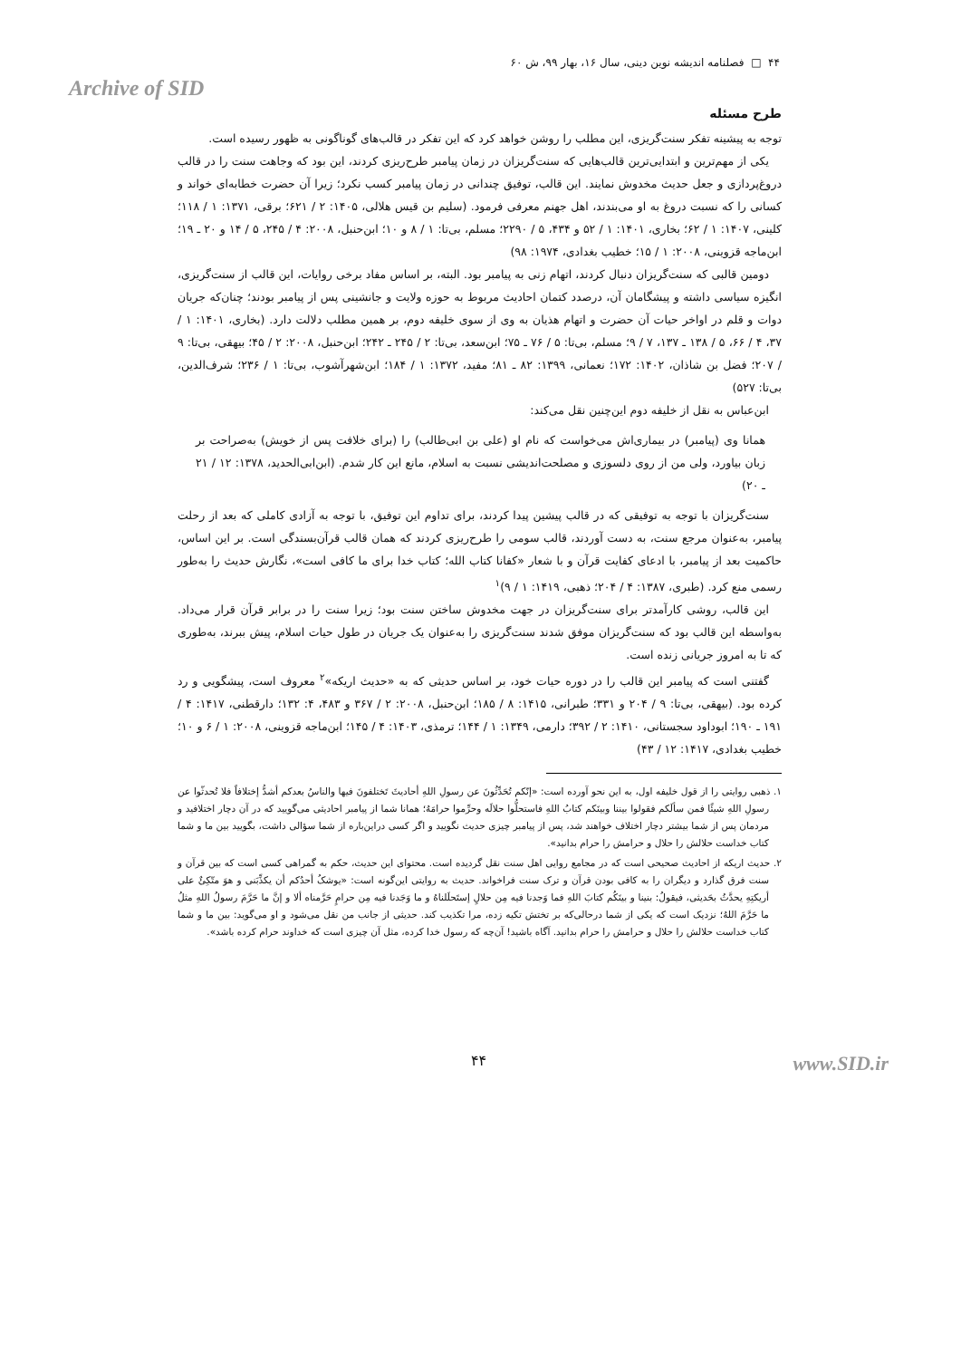۴۴ □ فصلنامه اندیشه نوین دینی، سال ۱۶، بهار ۹۹، ش ۶۰
Archive of SID
طرح مسئله
توجه به پیشینه تفکر سنت‌گریزی، این مطلب را روشن خواهد کرد که این تفکر در قالب‌های گوناگونی به ظهور رسیده است.
یکی از مهم‌ترین و ابتدایی‌ترین قالب‌هایی که سنت‌گریزان در زمان پیامبر طرح‌ریزی کردند، این بود که وجاهت سنت را در قالب دروغ‌پردازی و جعل حدیث مخدوش نمایند. این قالب، توفیق چندانی در زمان پیامبر کسب نکرد؛ زیرا آن حضرت خطابه‌ای خواند و کسانی را که نسبت دروغ به او می‌بندند، اهل جهنم معرفی فرمود. (سلیم بن قیس هلالی، ۱۴۰۵: ۲ / ۶۲۱؛ برقی، ۱۳۷۱: ۱ / ۱۱۸؛ کلینی، ۱۴۰۷: ۱ / ۶۲؛ بخاری، ۱۴۰۱: ۱ / ۵۲ و ۴۳۴، ۵ / ۲۲۹۰؛ مسلم، بی‌تا: ۱ / ۸ و ۱۰؛ ابن‌حنبل، ۲۰۰۸: ۴ / ۲۴۵، ۵ / ۱۴ و ۲۰ ـ ۱۹؛ ابن‌ماجه قزوینی، ۲۰۰۸: ۱ / ۱۵؛ خطیب بغدادی، ۱۹۷۴: ۹۸)
دومین قالبی که سنت‌گریزان دنبال کردند، اتهام زنی به پیامبر بود. البته، بر اساس مفاد برخی روایات، این قالب از سنت‌گریزی، انگیزه سیاسی داشته و پیشگامان آن، درصدد کتمان احادیث مربوط به حوزه ولایت و جانشینی پس از پیامبر بودند؛ چنان‌که جریان دوات و قلم در اواخر حیات آن حضرت و اتهام هذیان به وی از سوی خلیفه دوم، بر همین مطلب دلالت دارد. (بخاری، ۱۴۰۱: ۱ / ۳۷، ۴ / ۶۶، ۵ / ۱۳۸ ـ ۱۳۷، ۷ / ۹؛ مسلم، بی‌تا: ۵ / ۷۶ ـ ۷۵؛ ابن‌سعد، بی‌تا: ۲ / ۲۴۵ ـ ۲۴۲؛ ابن‌حنبل، ۲۰۰۸: ۲ / ۴۵؛ بیهقی، بی‌تا: ۹ / ۲۰۷؛ فضل بن شاذان، ۱۴۰۲: ۱۷۲؛ نعمانی، ۱۳۹۹: ۸۲ ـ ۸۱؛ مفید، ۱۳۷۲: ۱ / ۱۸۴؛ ابن‌شهرآشوب، بی‌تا: ۱ / ۲۳۶؛ شرف‌الدین، بی‌تا: ۵۲۷)
ابن‌عباس به نقل از خلیفه دوم این‌چنین نقل می‌کند:
همانا وی (پیامبر) در بیماری‌اش می‌خواست که نام او (علی بن ابی‌طالب) را (برای خلافت پس از خویش) به‌صراحت بر زبان بیاورد، ولی من از روی دلسوزی و مصلحت‌اندیشی نسبت به اسلام، مانع این کار شدم. (ابن‌ابی‌الحدید، ۱۳۷۸: ۱۲ / ۲۱ ـ ۲۰)
سنت‌گریزان با توجه به توفیقی که در قالب پیشین پیدا کردند، برای تداوم این توفیق، با توجه به آزادی کاملی که بعد از رحلت پیامبر، به‌عنوان مرجع سنت، به دست آوردند، قالب سومی را طرح‌ریزی کردند که همان قالب قرآن‌بسندگی است. بر این اساس، حاکمیت بعد از پیامبر، با ادعای کفایت قرآن و با شعار «کفانا کتاب الله؛ کتاب خدا برای ما کافی است»، نگارش حدیث را به‌طور رسمی منع کرد. (طبری، ۱۳۸۷: ۴ / ۲۰۴؛ ذهبی، ۱۴۱۹: ۱ / ۹)<sup>۱</sup>
این قالب، روشی کارآمدتر برای سنت‌گریزان در جهت مخدوش ساختن سنت بود؛ زیرا سنت را در برابر قرآن قرار می‌داد. به‌واسطه این قالب بود که سنت‌گریزان موفق شدند سنت‌گریزی را به‌عنوان یک جریان در طول حیات اسلام، پیش ببرند، به‌طوری که تا به امروز جریانی زنده است.
گفتنی است که پیامبر این قالب را در دوره حیات خود، بر اساس حدیثی که به «حدیث اریکه»<sup>۲</sup> معروف است، پیشگویی و رد کرده بود. (بیهقی، بی‌تا: ۹ / ۲۰۴ و ۳۳۱؛ طبرانی، ۱۴۱۵: ۸ / ۱۸۵؛ ابن‌حنبل، ۲۰۰۸: ۲ / ۳۶۷ و ۴۸۳، ۴: ۱۳۲؛ دارقطنی، ۱۴۱۷: ۴ / ۱۹۱ ـ ۱۹۰؛ ابوداود سجستانی، ۱۴۱۰: ۲ / ۳۹۲؛ دارمی، ۱۳۴۹: ۱ / ۱۴۴؛ ترمذی، ۱۴۰۳: ۴ / ۱۴۵؛ ابن‌ماجه قزوینی، ۲۰۰۸: ۱ / ۶ و ۱۰؛ خطیب بغدادی، ۱۴۱۷: ۱۲ / ۴۳)
۱. ذهبی روایتی را از قول خلیفه اول، به این نحو آورده است: «إنّکم تُحَدِّثُونَ عن رسولِ اللهِ أحادیثَ تَختلفونَ فیها والناسُ بعدکم أشدُّ إختلافاً فلا تُحدثّوا عن رسولِ اللهِ شیئًا فمن سألَکم فقولوا بیننا وبینَکم کتابُ اللهِ فاستحلُّوا حلالَه وحرِّموا حرامَهُ؛ همانا شما از پیامبر احادیثی می‌گویید که در آن دچار اختلافید و مردمان پس از شما بیشتر دچار اختلاف خواهند شد، پس از پیامبر چیزی حدیث نگویید و اگر کسی دراین‌باره از شما سؤالی داشت، بگویید بین ما و شما کتاب خداست حلالش را حلال و حرامش را حرام بدانید».
۲. حدیث اریکه از احادیث صحیحی است که در مجامع روایی اهل سنت نقل گردیده است. محتوای این حدیث، حکم به گمراهی کسی است که بین قرآن و سنت فرق گذارد و دیگران را به کافی بودن قرآن و ترک سنت فراخواند. حدیث به روایتی این‌گونه است: «یوشکُ أحدُکم أن یکذِّبَنی و هوَ متّکِئٌ علی أریکتِهِ یحدَّثُ بحَدیثی، فیقولُ: بنینا و بینَکُم کتابَ اللهِ فما وَجدنا فیه مِن حلالٍ إستَحلَلناهُ و ما وَجَدنا فیه مِن حرامٍ حَرَّمناه ألا و إنَّ ما حَرَّمَ رسولُ اللهِ مثلُ ما حَرَّمَ اللهُ؛ نزدیک است که یکی از شما درحالی‌که بر تختش تکیه زده، مرا تکذیب کند. حدیثی از جانب من نقل می‌شود و او می‌گوید: بین ما و شما کتاب خداست حلالش را حلال و حرامش را حرام بدانید. آگاه باشید! آن‌چه که رسول خدا کرده، مثل آن چیزی است که خداوند حرام کرده باشد».
۴۴ www.SID.ir